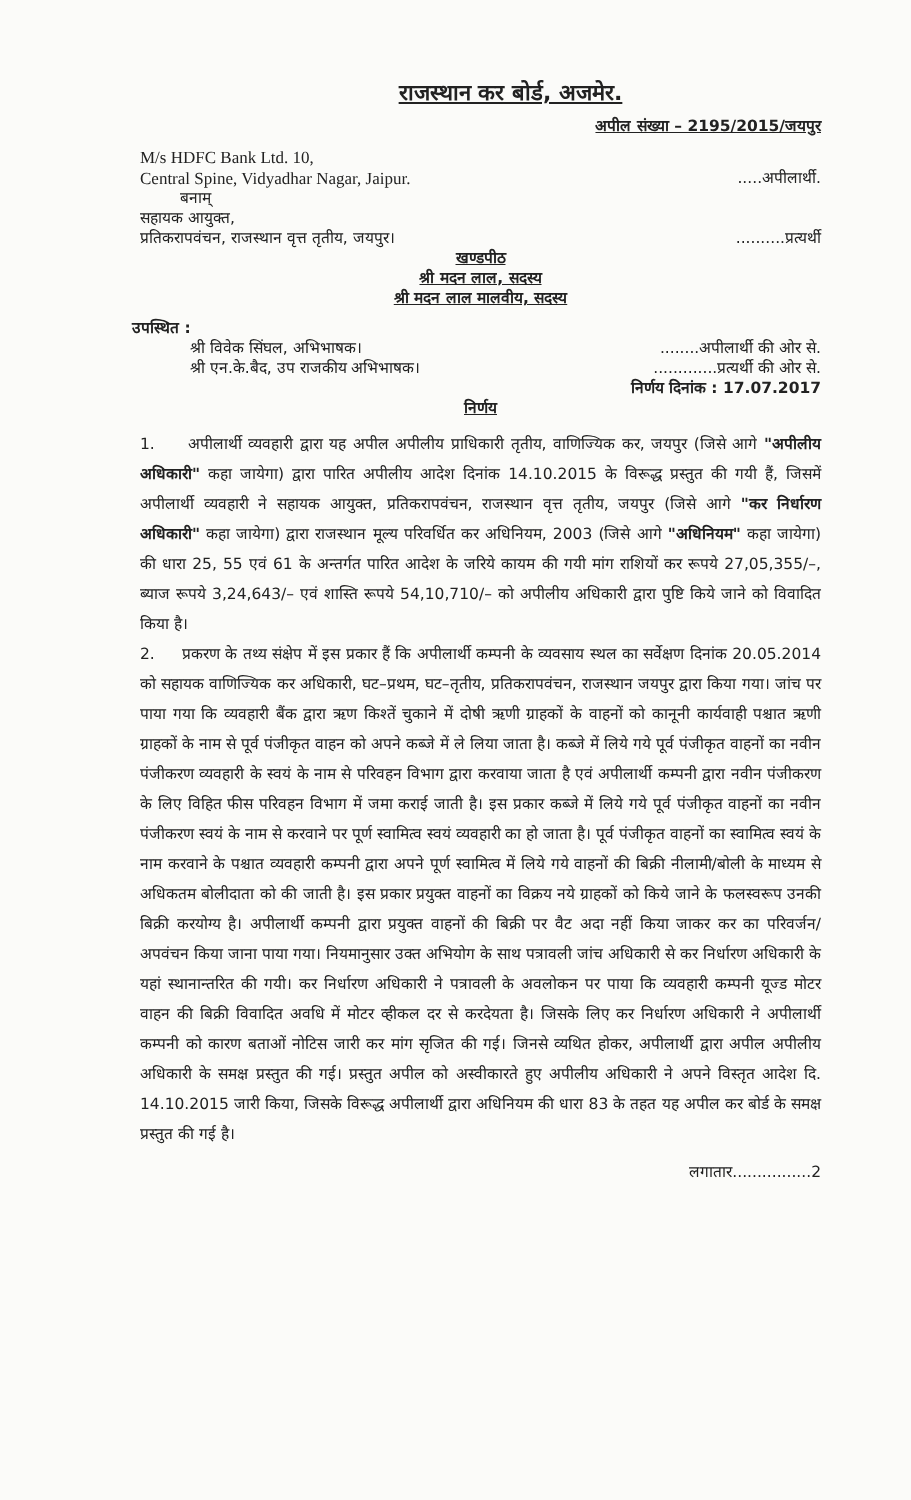राजस्थान कर बोर्ड, अजमेर.
अपील संख्या – 2195/2015/जयपुर
M/s HDFC Bank Ltd. 10,
Central Spine, Vidyadhar Nagar, Jaipur......अपीलार्थी.
बनाम्
सहायक आयुक्त,
प्रतिकरापवंचन, राजस्थान वृत्त तृतीय, जयपुर।..........प्रत्यर्थी
खण्डपीठ
श्री मदन लाल, सदस्य
श्री मदन लाल मालवीय, सदस्य
उपस्थित :
श्री विवेक सिंघल, अभिभाषक।........अपीलार्थी की ओर से.
श्री एन.के.बैद, उप राजकीय अभिभाषक।.............प्रत्यर्थी की ओर से.
निर्णय दिनांक : 17.07.2017
निर्णय
1. अपीलार्थी व्यवहारी द्वारा यह अपील अपीलीय प्राधिकारी तृतीय, वाणिज्यिक कर, जयपुर (जिसे आगे "अपीलीय अधिकारी" कहा जायेगा) द्वारा पारित अपीलीय आदेश दिनांक 14.10.2015 के विरूद्ध प्रस्तुत की गयी हैं, जिसमें अपीलार्थी व्यवहारी ने सहायक आयुक्त, प्रतिकरापवंचन, राजस्थान वृत्त तृतीय, जयपुर (जिसे आगे "कर निर्धारण अधिकारी" कहा जायेगा) द्वारा राजस्थान मूल्य परिवर्धित कर अधिनियम, 2003 (जिसे आगे "अधिनियम" कहा जायेगा) की धारा 25, 55 एवं 61 के अन्तर्गत पारित आदेश के जरिये कायम की गयी मांग राशियों कर रूपये 27,05,355/–, ब्याज रूपये 3,24,643/– एवं शास्ति रूपये 54,10,710/– को अपीलीय अधिकारी द्वारा पुष्टि किये जाने को विवादित किया है।
2. प्रकरण के तथ्य संक्षेप में इस प्रकार हैं कि अपीलार्थी कम्पनी के व्यवसाय स्थल का सर्वेक्षण दिनांक 20.05.2014 को सहायक वाणिज्यिक कर अधिकारी, घट–प्रथम, घट–तृतीय, प्रतिकरापवंचन, राजस्थान जयपुर द्वारा किया गया। जांच पर पाया गया कि व्यवहारी बैंक द्वारा ऋण किश्तें चुकाने में दोषी ऋणी ग्राहकों के वाहनों को कानूनी कार्यवाही पश्चात ऋणी ग्राहकों के नाम से पूर्व पंजीकृत वाहन को अपने कब्जे में ले लिया जाता है। कब्जे में लिये गये पूर्व पंजीकृत वाहनों का नवीन पंजीकरण व्यवहारी के स्वयं के नाम से परिवहन विभाग द्वारा करवाया जाता है एवं अपीलार्थी कम्पनी द्वारा नवीन पंजीकरण के लिए विहित फीस परिवहन विभाग में जमा कराई जाती है। इस प्रकार कब्जे में लिये गये पूर्व पंजीकृत वाहनों का नवीन पंजीकरण स्वयं के नाम से करवाने पर पूर्ण स्वामित्व स्वयं व्यवहारी का हो जाता है। पूर्व पंजीकृत वाहनों का स्वामित्व स्वयं के नाम करवाने के पश्चात व्यवहारी कम्पनी द्वारा अपने पूर्ण स्वामित्व में लिये गये वाहनों की बिक्री नीलामी/बोली के माध्यम से अधिकतम बोलीदाता को की जाती है। इस प्रकार प्रयुक्त वाहनों का विक्रय नये ग्राहकों को किये जाने के फलस्वरूप उनकी बिक्री करयोग्य है। अपीलार्थी कम्पनी द्वारा प्रयुक्त वाहनों की बिक्री पर वैट अदा नहीं किया जाकर कर का परिवर्जन/अपवंचन किया जाना पाया गया। नियमानुसार उक्त अभियोग के साथ पत्रावली जांच अधिकारी से कर निर्धारण अधिकारी के यहां स्थानान्तरित की गयी। कर निर्धारण अधिकारी ने पत्रावली के अवलोकन पर पाया कि व्यवहारी कम्पनी यूज्ड मोटर वाहन की बिक्री विवादित अवधि में मोटर व्हीकल दर से करदेयता है। जिसके लिए कर निर्धारण अधिकारी ने अपीलार्थी कम्पनी को कारण बताओं नोटिस जारी कर मांग सृजित की गई। जिनसे व्यथित होकर, अपीलार्थी द्वारा अपील अपीलीय अधिकारी के समक्ष प्रस्तुत की गई। प्रस्तुत अपील को अस्वीकारते हुए अपीलीय अधिकारी ने अपने विस्तृत आदेश दि. 14.10.2015 जारी किया, जिसके विरूद्ध अपीलार्थी द्वारा अधिनियम की धारा 83 के तहत यह अपील कर बोर्ड के समक्ष प्रस्तुत की गई है।
लगातार................2